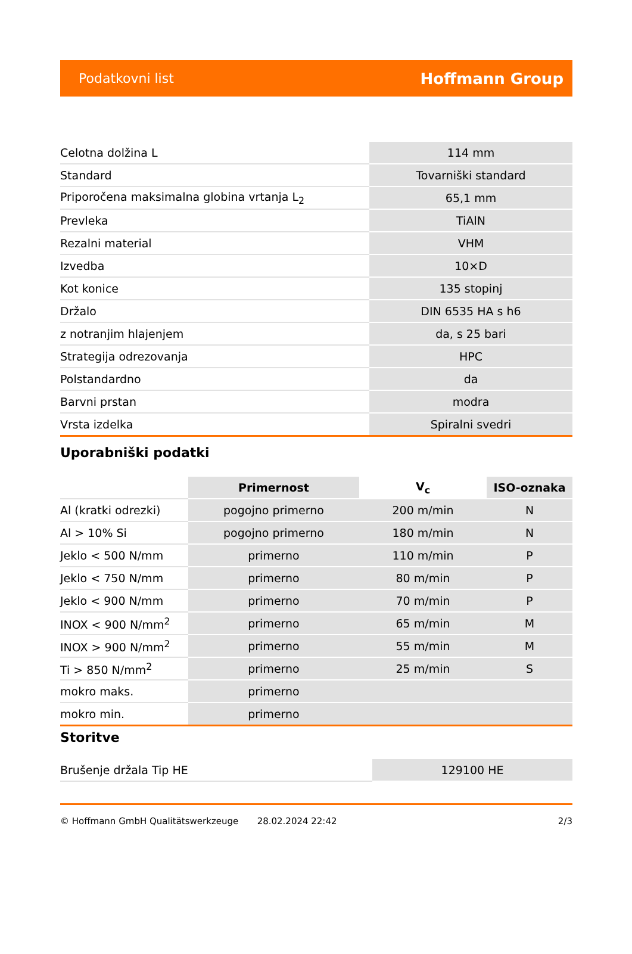Podatkovni list Hoffmann Group
| Celotna dolžina L | 114 mm |
| Standard | Tovarniški standard |
| Priporočena maksimalna globina vrtanja L<sub>2</sub> | 65,1 mm |
| Prevleka | TiAlN |
| Rezalni material | VHM |
| Izvedba | 10×D |
| Kot konice | 135 stopinj |
| Držalo | DIN 6535 HA s h6 |
| z notranjim hlajenjem | da, s 25 bari |
| Strategija odrezovanja | HPC |
| Polstandardno | da |
| Barvni prstan | modra |
| Vrsta izdelka | Spiralni svedri |
Uporabniški podatki
| | Primernost | V<sub>c</sub> | ISO-oznaka |
| --- | --- | --- | --- |
| Al (kratki odrezki) | pogojno primerno | 200 m/min | N |
| Al > 10% Si | pogojno primerno | 180 m/min | N |
| Jeklo < 500 N/mm | primerno | 110 m/min | P |
| Jeklo < 750 N/mm | primerno | 80 m/min | P |
| Jeklo < 900 N/mm | primerno | 70 m/min | P |
| INOX < 900 N/mm<sup>2</sup> | primerno | 65 m/min | M |
| INOX > 900 N/mm<sup>2</sup> | primerno | 55 m/min | M |
| Ti > 850 N/mm<sup>2</sup> | primerno | 25 m/min | S |
| mokro maks. | primerno | | |
| mokro min. | primerno | | |
Storitve
| Brušenje držala Tip HE | 129100 HE |
© Hoffmann GmbH Qualitätswerkzeuge 28.02.2024 22:42 2/3